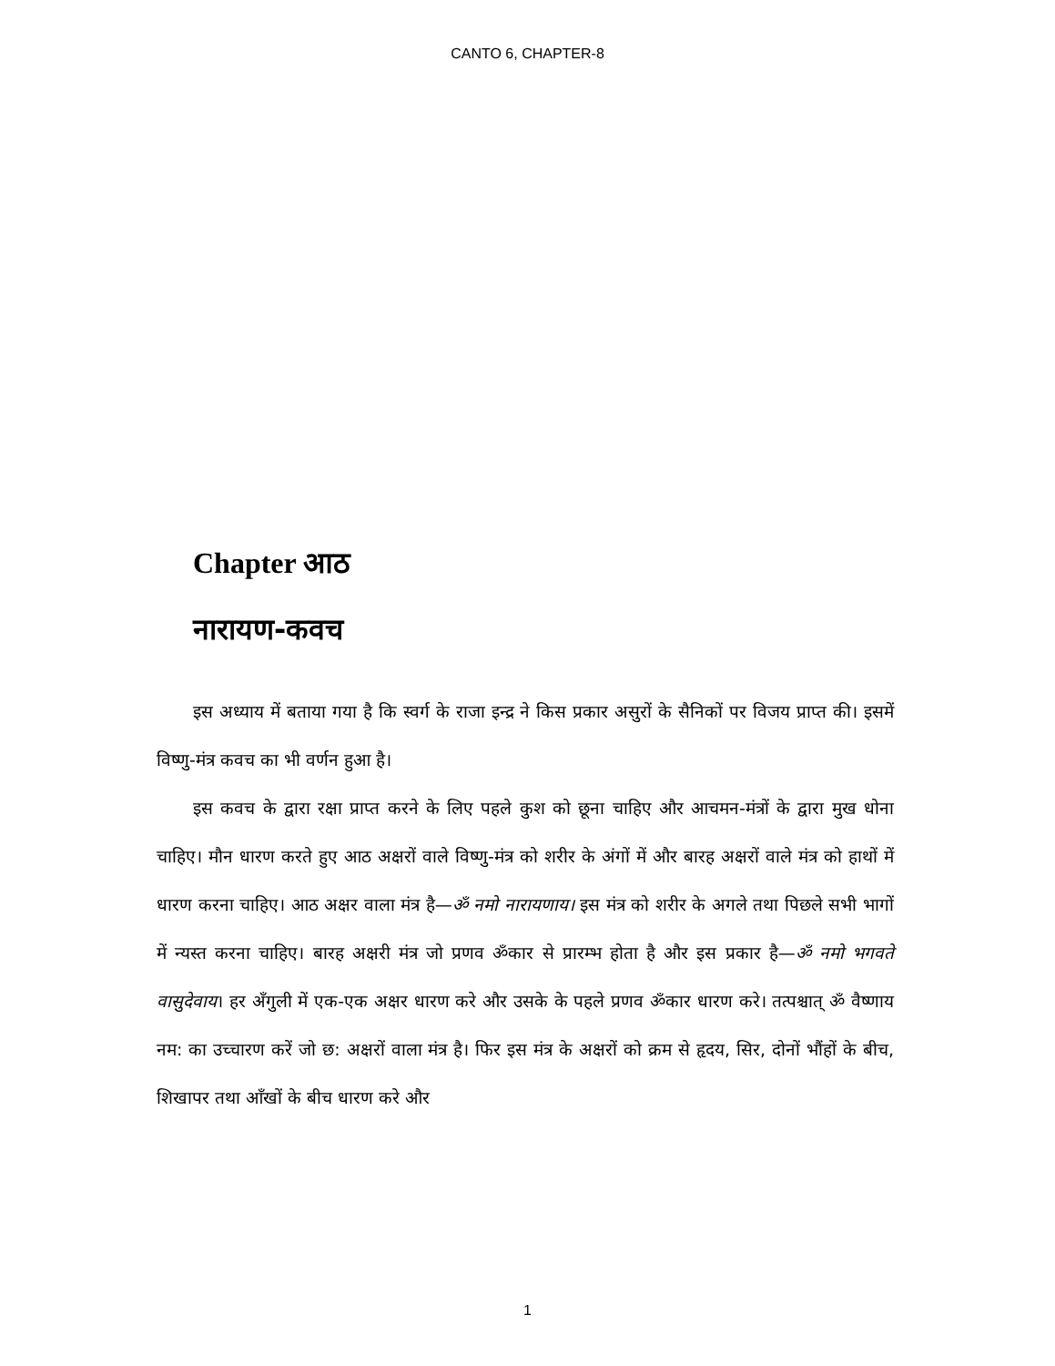CANTO 6, CHAPTER-8
Chapter आठ
नारायण-कवच
इस अध्याय में बताया गया है कि स्वर्ग के राजा इन्द्र ने किस प्रकार असुरों के सैनिकों पर विजय प्राप्त की। इसमें विष्णु-मंत्र कवच का भी वर्णन हुआ है।
इस कवच के द्वारा रक्षा प्राप्त करने के लिए पहले कुश को छूना चाहिए और आचमन-मंत्रों के द्वारा मुख धोना चाहिए। मौन धारण करते हुए आठ अक्षरों वाले विष्णु-मंत्र को शरीर के अंगों में और बारह अक्षरों वाले मंत्र को हाथों में धारण करना चाहिए। आठ अक्षर वाला मंत्र है—ॐ नमो नारायणाय। इस मंत्र को शरीर के अगले तथा पिछले सभी भागों में न्यस्त करना चाहिए। बारह अक्षरी मंत्र जो प्रणव ॐकार से प्रारम्भ होता है और इस प्रकार है—ॐ नमो भगवते वासुदेवाय। हर अँगुली में एक-एक अक्षर धारण करे और उसके के पहले प्रणव ॐकार धारण करे। तत्पश्चात् ॐ वैष्णाय नम: का उच्चारण करें जो छ: अक्षरों वाला मंत्र है। फिर इस मंत्र के अक्षरों को क्रम से हृदय, सिर, दोनों भौंहों के बीच, शिखापर तथा आँखों के बीच धारण करे और
1